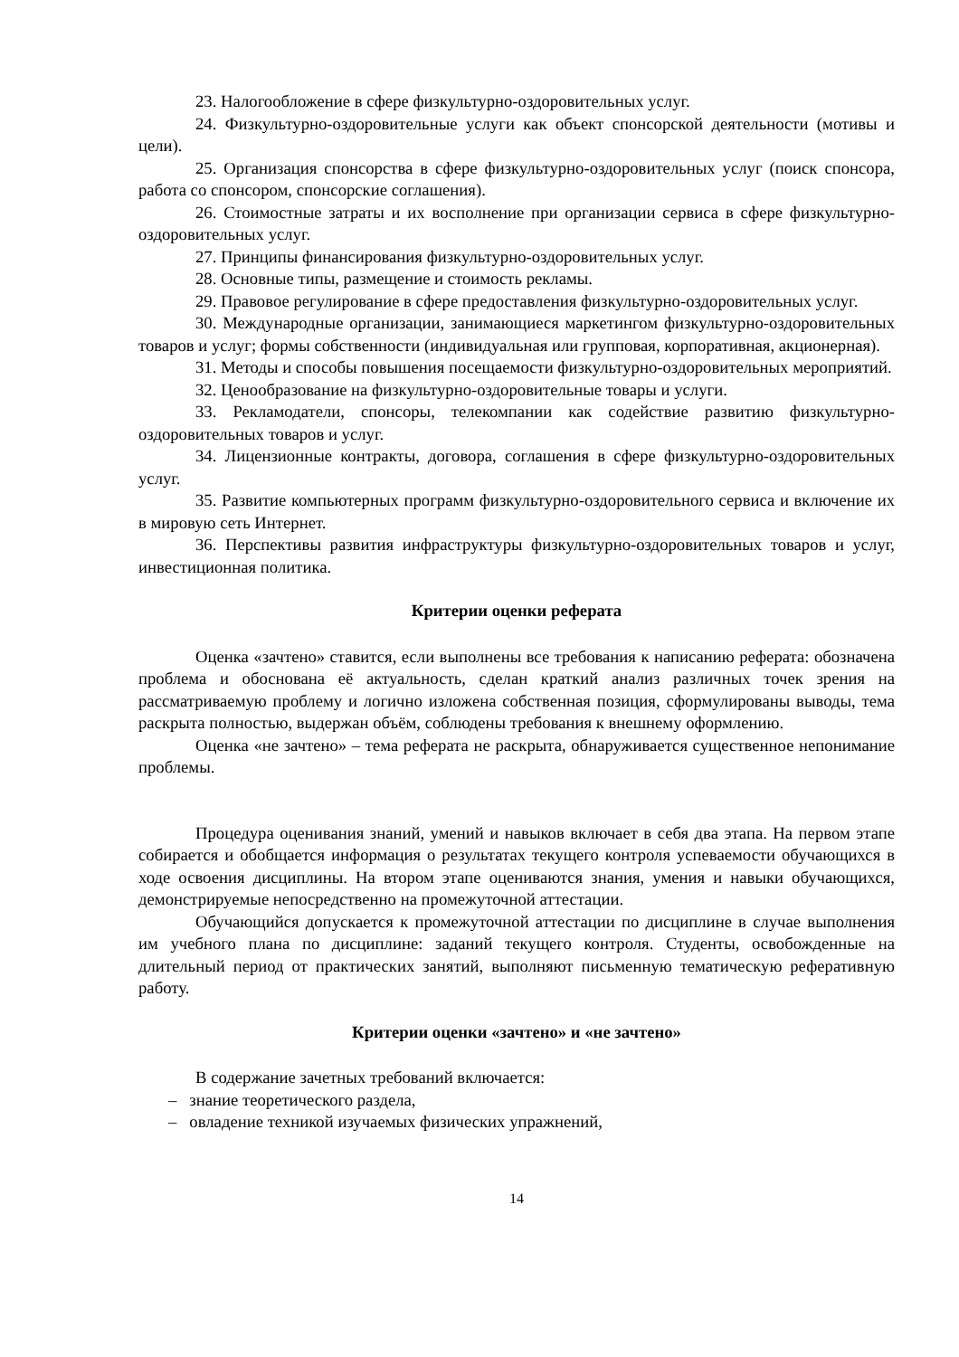23. Налогообложение в сфере физкультурно-оздоровительных услуг.
24. Физкультурно-оздоровительные услуги как объект спонсорской деятельности (мотивы и цели).
25. Организация спонсорства в сфере физкультурно-оздоровительных услуг (поиск спонсора, работа со спонсором, спонсорские соглашения).
26. Стоимостные затраты и их восполнение при организации сервиса в сфере физкультурно-оздоровительных услуг.
27. Принципы финансирования физкультурно-оздоровительных услуг.
28. Основные типы, размещение и стоимость рекламы.
29. Правовое регулирование в сфере предоставления физкультурно-оздоровительных услуг.
30. Международные организации, занимающиеся маркетингом физкультурно-оздоровительных товаров и услуг; формы собственности (индивидуальная или групповая, корпоративная, акционерная).
31. Методы и способы повышения посещаемости физкультурно-оздоровительных мероприятий.
32. Ценообразование на физкультурно-оздоровительные товары и услуги.
33. Рекламодатели, спонсоры, телекомпании как содействие развитию физкультурно-оздоровительных товаров и услуг.
34. Лицензионные контракты, договора, соглашения в сфере физкультурно-оздоровительных услуг.
35. Развитие компьютерных программ физкультурно-оздоровительного сервиса и включение их в мировую сеть Интернет.
36. Перспективы развития инфраструктуры физкультурно-оздоровительных товаров и услуг, инвестиционная политика.
Критерии оценки реферата
Оценка «зачтено» ставится, если выполнены все требования к написанию реферата: обозначена проблема и обоснована её актуальность, сделан краткий анализ различных точек зрения на рассматриваемую проблему и логично изложена собственная позиция, сформулированы выводы, тема раскрыта полностью, выдержан объём, соблюдены требования к внешнему оформлению.
Оценка «не зачтено» – тема реферата не раскрыта, обнаруживается существенное непонимание проблемы.
Процедура оценивания знаний, умений и навыков включает в себя два этапа. На первом этапе собирается и обобщается информация о результатах текущего контроля успеваемости обучающихся в ходе освоения дисциплины. На втором этапе оцениваются знания, умения и навыки обучающихся, демонстрируемые непосредственно на промежуточной аттестации.
Обучающийся допускается к промежуточной аттестации по дисциплине в случае выполнения им учебного плана по дисциплине: заданий текущего контроля. Студенты, освобожденные на длительный период от практических занятий, выполняют письменную тематическую реферативную работу.
Критерии оценки «зачтено» и «не зачтено»
В содержание зачетных требований включается:
– знание теоретического раздела,
– овладение техникой изучаемых физических упражнений,
14